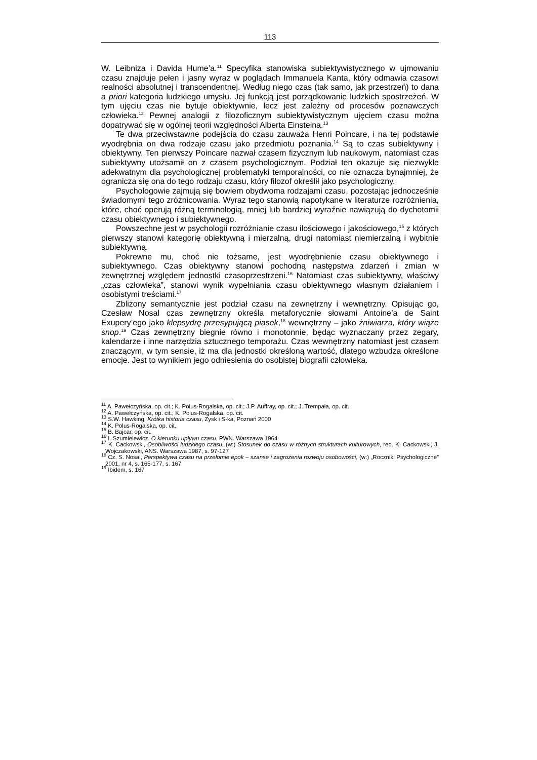113
W. Leibniza i Davida Hume’a.<sup>11</sup> Specyfika stanowiska subiektywistycznego w ujmowaniu czasu znajduje pełen i jasny wyraz w poglądach Immanuela Kanta, który odmawia czasowi realności absolutnej i transcendentnej. Według niego czas (tak samo, jak przestrzeń) to dana a priori kategoria ludzkiego umysłu. Jej funkcją jest porządkowanie ludzkich spostrzeżeń. W tym ujęciu czas nie bytuje obiektywnie, lecz jest zależny od procesów poznawczych człowieka.<sup>12</sup> Pewnej analogii z filozoficznym subiektywistycznym ujęciem czasu można dopatrywać się w ogólnej teorii względności Alberta Einsteina.<sup>13</sup>
Te dwa przeciwstawne podejścia do czasu zauważa Henri Poincare, i na tej podstawie wyodrębnia on dwa rodzaje czasu jako przedmiotu poznania.<sup>14</sup> Są to czas subiektywny i obiektywny. Ten pierwszy Poincare nazwał czasem fizycznym lub naukowym, natomiast czas subiektywny utożsamił on z czasem psychologicznym. Podział ten okazuje się niezwykle adekwatnym dla psychologicznej problematyki temporalności, co nie oznacza bynajmniej, że ogranicza się ona do tego rodzaju czasu, który filozof określił jako psychologiczny.
Psychologowie zajmują się bowiem obydwoma rodzajami czasu, pozostając jednocześnie świadomymi tego zróżnicowania. Wyraz tego stanowią napotykane w literaturze rozróżnienia, które, choć operują różną terminologią, mniej lub bardziej wyraźnie nawiązują do dychotomii czasu obiektywnego i subiektywnego.
Powszechne jest w psychologii rozróżnianie czasu ilościowego i jakościowego,<sup>15</sup> z których pierwszy stanowi kategorię obiektywną i mierzalną, drugi natomiast niemierzalną i wybitnie subiektywną.
Pokrewne mu, choć nie tożsame, jest wyodrębnienie czasu obiektywnego i subiektywnego. Czas obiektywny stanowi pochodną następstwa zdarzeń i zmian w zewnętrznej względem jednostki czasoprzestrzeni.<sup>16</sup> Natomiast czas subiektywny, właściwy „czas człowieka”, stanowi wynik wypełniania czasu obiektywnego własnym działaniem i osobistymi treściami.<sup>17</sup>
Zbliżony semantycznie jest podział czasu na zewnętrzny i wewnętrzny. Opisując go, Czesław Nosal czas zewnętrzny określa metaforycznie słowami Antoine’a de Saint Exupery’ego jako klepsydrę przesypującą piasek,<sup>18</sup> wewnętrzny – jako żniwiarza, który wiąże snop.<sup>19</sup> Czas zewnętrzny biegnie równo i monotonnie, będąc wyznaczany przez zegary, kalendarze i inne narzędzia sztucznego temporażu. Czas wewnętrzny natomiast jest czasem znaczącym, w tym sensie, iż ma dla jednostki określoną wartość, dlatego wzbudza określone emocje. Jest to wynikiem jego odniesienia do osobistej biografii człowieka.
<sup>11</sup> A. Pawełczyńska, op. cit.; K. Polus-Rogalska, op. cit.; J.P. Auffray, op. cit.; J. Trempała, op. cit.
<sup>12</sup> A. Pawełczyńska, op. cit.; K. Polus-Rogalska, op. cit.
<sup>13</sup> S.W. Hawking, Krótka historia czasu, Zysk i S-ka, Poznań 2000
<sup>14</sup> K. Polus-Rogalska, op. cit.
<sup>15</sup> B. Bajcar, op. cit.
<sup>16</sup> I. Szumielewicz, O kierunku upływu czasu, PWN. Warszawa 1964
<sup>17</sup> K. Cackowski, Osobliwości ludzkiego czasu, (w:) Stosunek do czasu w różnych strukturach kulturowych, red. K. Cackowski, J. Wojczakowski, ANS. Warszawa 1987, s. 97-127
<sup>18</sup> Cz. S. Nosal, Perspektywa czasu na przełomie epok – szanse i zagrożenia rozwoju osobowości, (w:) „Roczniki Psychologiczne” 2001, nr 4, s. 165-177, s. 167
<sup>19</sup> Ibidem, s. 167